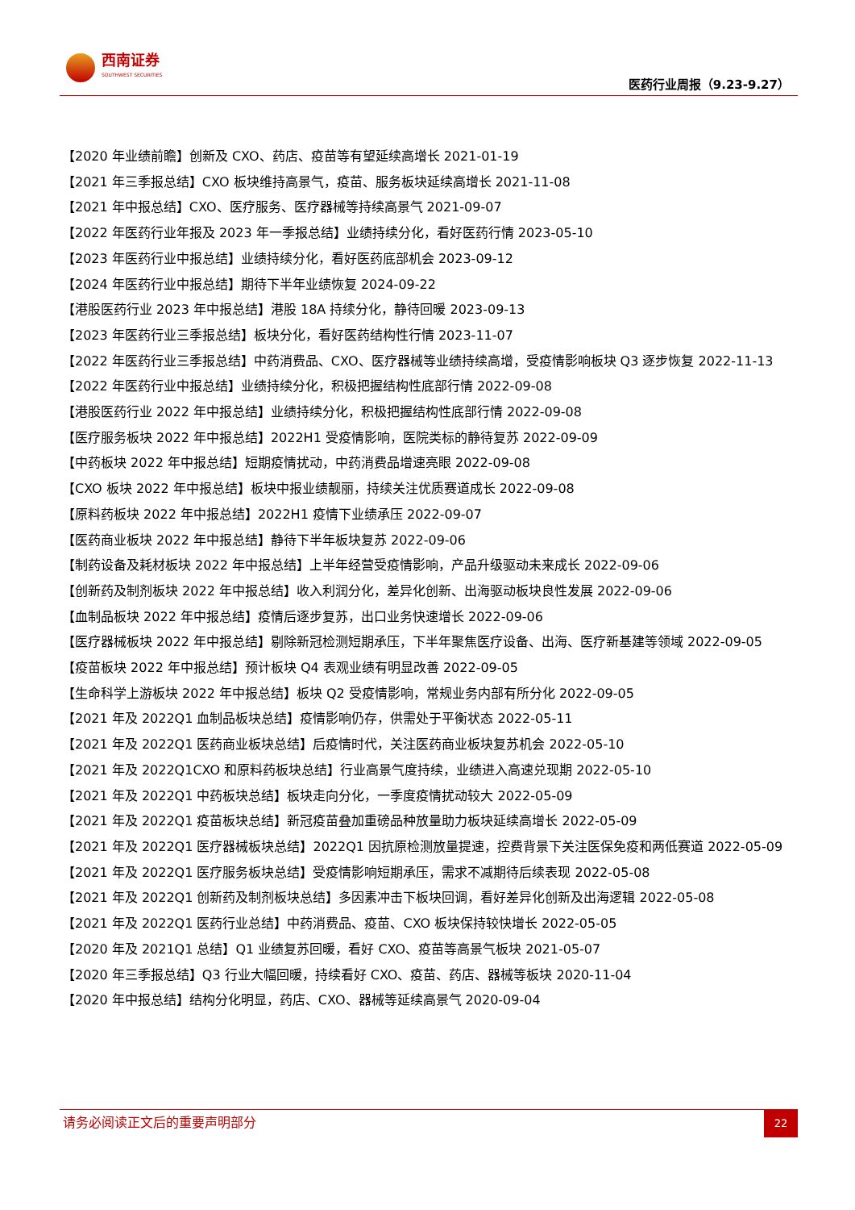西南证券
SOUTHWEST SECURITIES
医药行业周报（9.23-9.27）
【2020 年业绩前瞻】创新及 CXO、药店、疫苗等有望延续高增长 2021-01-19
【2021 年三季报总结】CXO 板块维持高景气，疫苗、服务板块延续高增长 2021-11-08
【2021 年中报总结】CXO、医疗服务、医疗器械等持续高景气 2021-09-07
【2022 年医药行业年报及 2023 年一季报总结】业绩持续分化，看好医药行情 2023-05-10
【2023 年医药行业中报总结】业绩持续分化，看好医药底部机会 2023-09-12
【2024 年医药行业中报总结】期待下半年业绩恢复 2024-09-22
【港股医药行业 2023 年中报总结】港股 18A 持续分化，静待回暖 2023-09-13
【2023 年医药行业三季报总结】板块分化，看好医药结构性行情 2023-11-07
【2022 年医药行业三季报总结】中药消费品、CXO、医疗器械等业绩持续高增，受疫情影响板块 Q3 逐步恢复 2022-11-13
【2022 年医药行业中报总结】业绩持续分化，积极把握结构性底部行情 2022-09-08
【港股医药行业 2022 年中报总结】业绩持续分化，积极把握结构性底部行情 2022-09-08
【医疗服务板块 2022 年中报总结】2022H1 受疫情影响，医院类标的静待复苏 2022-09-09
【中药板块 2022 年中报总结】短期疫情扰动，中药消费品增速亮眼 2022-09-08
【CXO 板块 2022 年中报总结】板块中报业绩靓丽，持续关注优质赛道成长 2022-09-08
【原料药板块 2022 年中报总结】2022H1 疫情下业绩承压 2022-09-07
【医药商业板块 2022 年中报总结】静待下半年板块复苏 2022-09-06
【制药设备及耗材板块 2022 年中报总结】上半年经营受疫情影响，产品升级驱动未来成长 2022-09-06
【创新药及制剂板块 2022 年中报总结】收入利润分化，差异化创新、出海驱动板块良性发展 2022-09-06
【血制品板块 2022 年中报总结】疫情后逐步复苏，出口业务快速增长 2022-09-06
【医疗器械板块 2022 年中报总结】剔除新冠检测短期承压，下半年聚焦医疗设备、出海、医疗新基建等领域 2022-09-05
【疫苗板块 2022 年中报总结】预计板块 Q4 表观业绩有明显改善 2022-09-05
【生命科学上游板块 2022 年中报总结】板块 Q2 受疫情影响，常规业务内部有所分化 2022-09-05
【2021 年及 2022Q1 血制品板块总结】疫情影响仍存，供需处于平衡状态 2022-05-11
【2021 年及 2022Q1 医药商业板块总结】后疫情时代，关注医药商业板块复苏机会 2022-05-10
【2021 年及 2022Q1CXO 和原料药板块总结】行业高景气度持续，业绩进入高速兑现期 2022-05-10
【2021 年及 2022Q1 中药板块总结】板块走向分化，一季度疫情扰动较大 2022-05-09
【2021 年及 2022Q1 疫苗板块总结】新冠疫苗叠加重磅品种放量助力板块延续高增长 2022-05-09
【2021 年及 2022Q1 医疗器械板块总结】2022Q1 因抗原检测放量提速，控费背景下关注医保免疫和两低赛道 2022-05-09
【2021 年及 2022Q1 医疗服务板块总结】受疫情影响短期承压，需求不减期待后续表现 2022-05-08
【2021 年及 2022Q1 创新药及制剂板块总结】多因素冲击下板块回调，看好差异化创新及出海逻辑 2022-05-08
【2021 年及 2022Q1 医药行业总结】中药消费品、疫苗、CXO 板块保持较快增长 2022-05-05
【2020 年及 2021Q1 总结】Q1 业绩复苏回暖，看好 CXO、疫苗等高景气板块 2021-05-07
【2020 年三季报总结】Q3 行业大幅回暖，持续看好 CXO、疫苗、药店、器械等板块 2020-11-04
【2020 年中报总结】结构分化明显，药店、CXO、器械等延续高景气 2020-09-04
请务必阅读正文后的重要声明部分
22